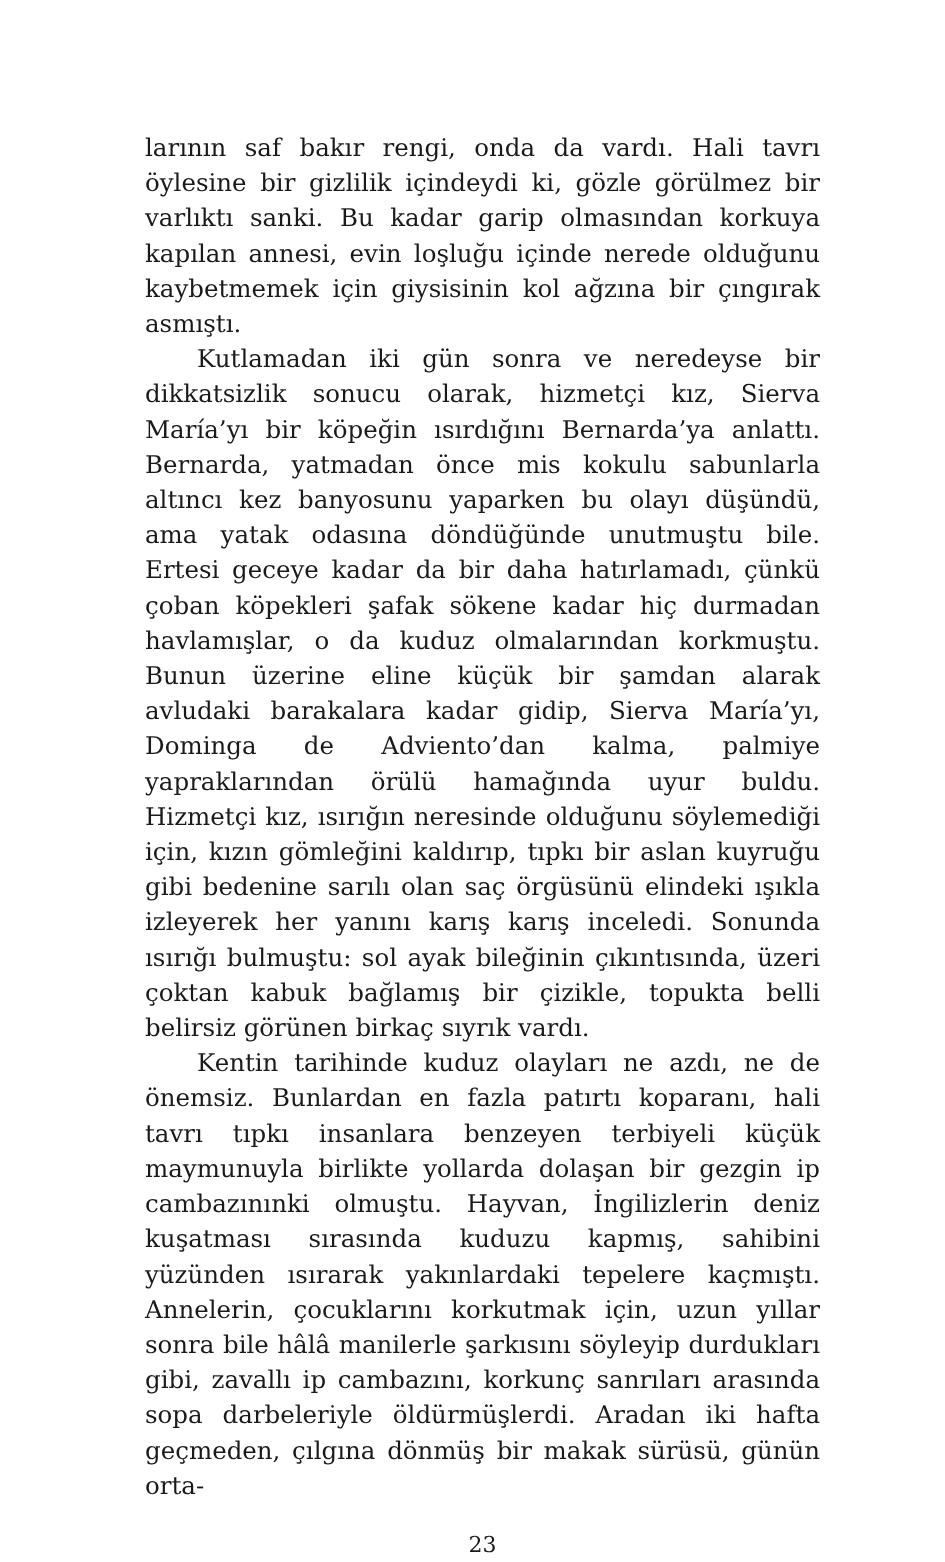larının saf bakır rengi, onda da vardı. Hali tavrı öylesine bir gizlilik içindeydi ki, gözle görülmez bir varlıktı sanki. Bu kadar garip olmasından korkuya kapılan annesi, evin loşluğu içinde nerede olduğunu kaybetmemek için giysisinin kol ağzına bir çıngırak asmıştı.
Kutlamadan iki gün sonra ve neredeyse bir dikkatsizlik sonucu olarak, hizmetçi kız, Sierva María’yı bir köpeğin ısırdığını Bernarda’ya anlattı. Bernarda, yatmadan önce mis kokulu sabunlarla altıncı kez banyosunu yaparken bu olayı düşündü, ama yatak odasına döndüğünde unutmuştu bile. Ertesi geceye kadar da bir daha hatırlamadı, çünkü çoban köpekleri şafak sökene kadar hiç durmadan havlamışlar, o da kuduz olmalarından korkmuştu. Bunun üzerine eline küçük bir şamdan alarak avludaki barakalara kadar gidip, Sierva María’yı, Dominga de Adviento’dan kalma, palmiye yapraklarından örülü hamağında uyur buldu. Hizmetçi kız, ısırığın neresinde olduğunu söylemediği için, kızın gömleğini kaldırıp, tıpkı bir aslan kuyruğu gibi bedenine sarılı olan saç örgüsünü elindeki ışıkla izleyerek her yanını karış karış inceledi. Sonunda ısırığı bulmuştu: sol ayak bileğinin çıkıntısında, üzeri çoktan kabuk bağlamış bir çizikle, topukta belli belirsiz görünen birkaç sıyrık vardı.
Kentin tarihinde kuduz olayları ne azdı, ne de önemsiz. Bunlardan en fazla patırtı koparanı, hali tavrı tıpkı insanlara benzeyen terbiyeli küçük maymunuyla birlikte yollarda dolaşan bir gezgin ip cambazınınki olmuştu. Hayvan, İngilizlerin deniz kuşatması sırasında kuduzu kapmış, sahibini yüzünden ısırarak yakınlardaki tepelere kaçmıştı. Annelerin, çocuklarını korkutmak için, uzun yıllar sonra bile hâlâ manilerle şarkısını söyleyip durdukları gibi, zavallı ip cambazını, korkunç sanrıları arasında sopa darbeleriyle öldürmüşlerdi. Aradan iki hafta geçmeden, çılgına dönmüş bir makak sürüsü, günün orta-
23